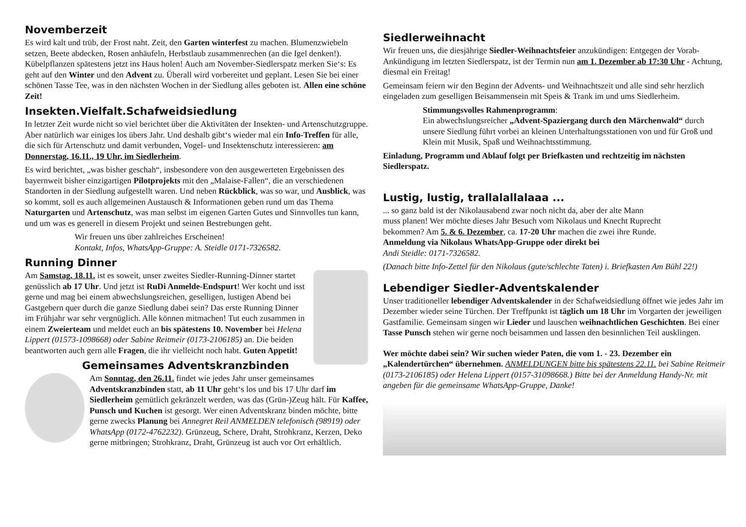Novemberzeit
Es wird kalt und trüb, der Frost naht. Zeit, den Garten winterfest zu machen. Blumenzwiebeln setzen, Beete abdecken, Rosen anhäufeln, Herbstlaub zusammenrechen (an die Igel denken!). Kübelpflanzen spätestens jetzt ins Haus holen! Auch am November-Siedlerspatz merken Sie‘s: Es geht auf den Winter und den Advent zu. Überall wird vorbereitet und geplant. Lesen Sie bei einer schönen Tasse Tee, was in den nächsten Wochen in der Siedlung alles geboten ist. Allen eine schöne Zeit!
Insekten.Vielfalt.Schafweidsiedlung
In letzter Zeit wurde nicht so viel berichtet über die Aktivitäten der Insekten- und Artenschutzgruppe. Aber natürlich war einiges los übers Jahr. Und deshalb gibt‘s wieder mal ein Info-Treffen für alle, die sich für Artenschutz und damit verbunden, Vogel- und Insektenschutz interessieren: am Donnerstag, 16.11., 19 Uhr, im Siedlerheim.
Es wird berichtet, „was bisher geschah“, insbesondere von den ausgewerteten Ergebnissen des bayernweit bisher einzigartigen Pilotprojekts mit den „Malaise-Fallen“, die an verschiedenen Standorten in der Siedlung aufgestellt waren. Und neben Rückblick, was so war, und Ausblick, was so kommt, soll es auch allgemeinen Austausch & Informationen geben rund um das Thema Naturgarten und Artenschutz, was man selbst im eigenen Garten Gutes und Sinnvolles tun kann, und um was es generell in diesem Projekt und seinen Bestrebungen geht.
Wir freuen uns über zahlreiches Erscheinen!
Kontakt, Infos, WhatsApp-Gruppe: A. Steidle 0171-7326582.
Running Dinner
Am Samstag, 18.11. ist es soweit, unser zweites Siedler-Running-Dinner startet genüsslich ab 17 Uhr. Und jetzt ist RuDi Anmelde-Endspurt! Wer kocht und isst gerne und mag bei einem abwechslungsreichen, geselligen, lustigen Abend bei Gastgebern quer durch die ganze Siedlung dabei sein? Das erste Running Dinner im Frühjahr war sehr vergnüglich. Alle können mitmachen! Tut euch zusammen in einem Zweierteam und meldet euch an bis spätestens 10. November bei Helena Lippert (01573-1098668) oder Sabine Reitmeir (0173-2106185) an. Die beiden beantworten auch gern alle Fragen, die ihr vielleicht noch habt. Guten Appetit!
Gemeinsames Adventskranzbinden
Am Sonntag, den 26.11. findet wie jedes Jahr unser gemeinsames Adventskranzbinden statt, ab 11 Uhr geht‘s los und bis 17 Uhr darf im Siedlerheim gemütlich gekränzelt werden, was das (Grün-)Zeug hält. Für Kaffee, Punsch und Kuchen ist gesorgt. Wer einen Adventskranz binden möchte, bitte gerne zwecks Planung bei Annegret Reil ANMELDEN telefonisch (98919) oder WhatsApp (0172-4762232). Grünzeug, Schere, Draht, Strohkranz, Kerzen, Deko gerne mitbringen; Strohkranz, Draht, Grünzeug ist auch vor Ort erhältlich.
Siedlerweihnacht
Wir freuen uns, die diesjährige Siedler-Weihnachtsfeier anzukündigen: Entgegen der Vorab-Ankündigung im letzten Siedlerspatz, ist der Termin nun am 1. Dezember ab 17:30 Uhr - Achtung, diesmal ein Freitag!
Gemeinsam feiern wir den Beginn der Advents- und Weihnachtszeit und alle sind sehr herzlich eingeladen zum geselligen Beisammensein mit Speis & Trank im und ums Siedlerheim.
Stimmungsvolles Rahmenprogramm:
Ein abwechslungsreicher „Advent-Spaziergang durch den Märchenwald“ durch unsere Siedlung führt vorbei an kleinen Unterhaltungsstationen von und für Groß und Klein mit Musik, Spaß und Weihnachtsstimmung.
Einladung, Programm und Ablauf folgt per Briefkasten und rechtzeitig im nächsten Siedlerspatz.
Lustig, lustig, trallalallalaaa ...
... so ganz bald ist der Nikolausabend zwar noch nicht da, aber der alte Mann muss planen! Wer möchte dieses Jahr Besuch vom Nikolaus und Knecht Ruprecht bekommen? Am 5. & 6. Dezember, ca. 17-20 Uhr machen die zwei ihre Runde.
Anmeldung via Nikolaus WhatsApp-Gruppe oder direkt bei
Andi Steidle: 0171-7326582.
(Danach bitte Info-Zettel für den Nikolaus (gute/schlechte Taten) i. Briefkasten Am Bühl 22!)
Lebendiger Siedler-Adventskalender
Unser traditioneller lebendiger Adventskalender in der Schafweidsiedlung öffnet wie jedes Jahr im Dezember wieder seine Türchen. Der Treffpunkt ist täglich um 18 Uhr im Vorgarten der jeweiligen Gastfamilie. Gemeinsam singen wir Lieder und lauschen weihnachtlichen Geschichten. Bei einer Tasse Punsch stehen wir gerne noch beisammen und lassen den besinnlichen Teil ausklingen.
Wer möchte dabei sein? Wir suchen wieder Paten, die vom 1. - 23. Dezember ein „Kalendertürchen“ übernehmen. ANMELDUNGEN bitte bis spätestens 22.11. bei Sabine Reitmeir (0173-2106185) oder Helena Lippert (0157-31098668.) Bitte bei der Anmeldung Handy-Nr. mit angeben für die gemeinsame WhatsApp-Gruppe, Danke!